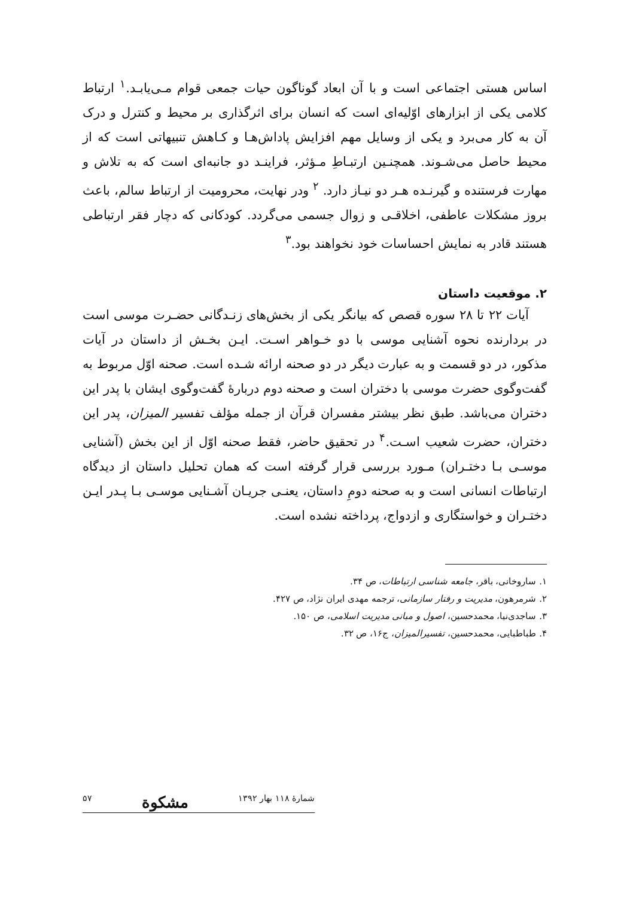اساس هستی اجتماعی است و با آن ابعاد گوناگون حیات جمعی قوام مـی‌یابـد.<sup>۱</sup> ارتباط کلامی یکی از ابزارهای اوّلیه‌ای است که انسان برای اثرگذاری بر محیط و کنترل و درک آن به کار می‌برد و یکی از وسایل مهم افزایش پاداش‌هـا و کـاهش تنبیهاتی است که از محیط حاصل می‌شـوند. همچنـین ارتبـاطِ مـؤثر، فراینـد دو جانبه‌ای است که به تلاش و مهارت فرستنده و گیرنـده هـر دو نیـاز دارد. <sup>۲</sup> ودر نهایت، محرومیت از ارتباط سالم، باعث بروز مشکلات عاطفی، اخلاقـی و زوال جسمی می‌گردد. کودکانی که دچار فقر ارتباطی هستند قادر به نمایش احساسات خود نخواهند بود.<sup>۳</sup>
۲. موقعیت داستان
آیات ۲۲ تا ۲۸ سوره قصص که بیانگر یکی از بخش‌های زنـدگانی حضـرت موسی است در بردارنده نحوه آشنایی موسی با دو خـواهر اسـت. ایـن بخـش از داستان در آیات مذکور، در دو قسمت و به عبارت دیگر در دو صحنه ارائه شـده است. صحنه اوّل مربوط به گفت‌وگوی حضرت موسی با دختران است و صحنه دوم دربارهٔ گفت‌وگوی ایشان با پدر این دختران می‌باشد. طبق نظر بیشتر مفسران قرآن از جمله مؤلف تفسیر المیزان، پدر این دختران، حضرت شعیب اسـت.<sup>۴</sup> در تحقیق حاضر، فقط صحنه اوّل از این بخش (آشنایی موسـی بـا دختـران) مـورد بررسی قرار گرفته است که همان تحلیل داستان از دیدگاه ارتباطات انسانی است و به صحنه دومِ داستان، یعنـی جریـان آشـنایی موسـی بـا پـدر ایـن دختـران و خواستگاری و ازدواج، پرداخته نشده است.
۱. ساروخانی، باقر، جامعه شناسی ارتباطات، ص ۳۴.
۲. شرمرهون، مدیریت و رفتار سازمانی، ترجمه مهدی ایران نژاد، ص ۴۲۷.
۳. ساجدی‌نیا، محمدحسین، اصول و مبانی مدیریت اسلامی، ص ۱۵۰.
۴. طباطبایی، محمدحسین، تفسیرالمیزان، ج۱۶، ص ۳۲.
شمارهٔ ۱۱۸ بهار ۱۳۹۲ مشکوة ۵۷